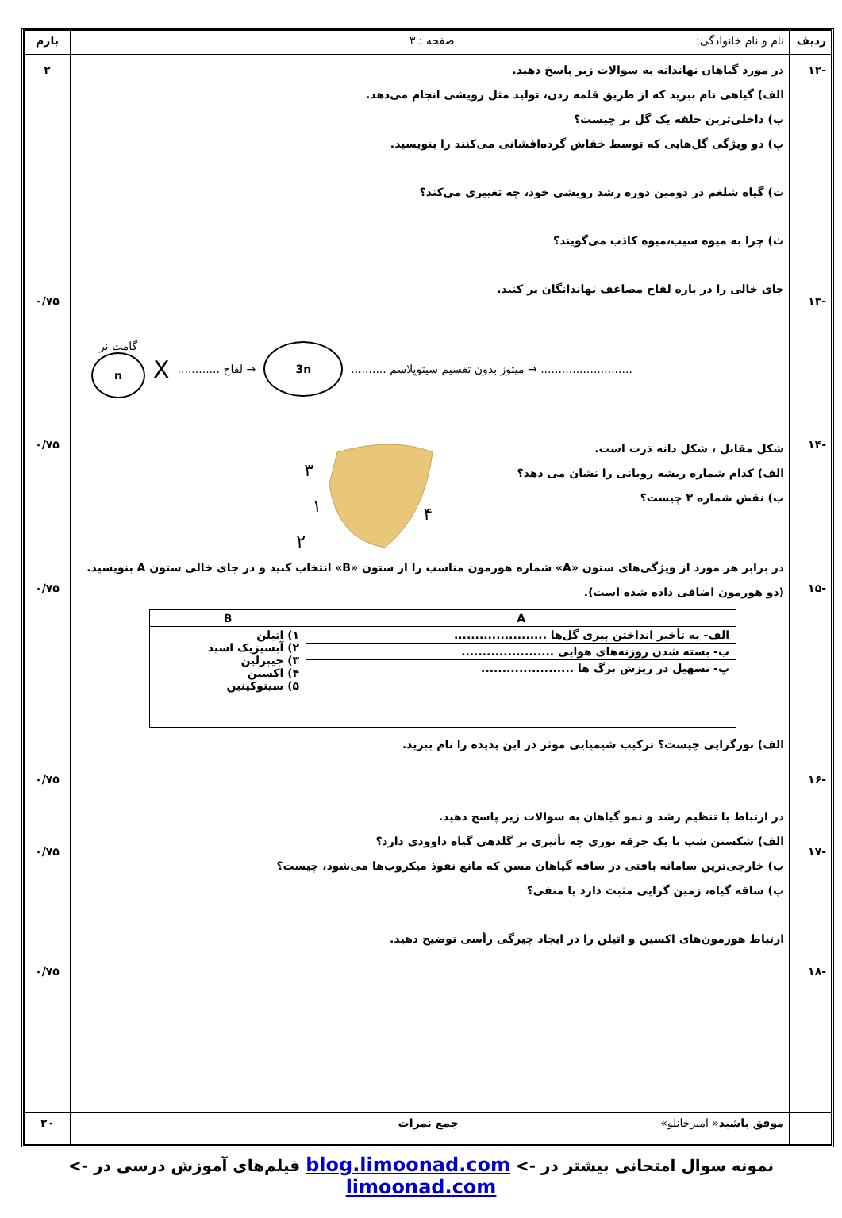| ردیف | نام و نام خانوادگی: صفحه : ۳ | بارم |
| -۱۲ -۱۳ -۱۴ -۱۵ -۱۶ -۱۷ -۱۸ | در مورد گیاهان نهاندانه به سوالات زیر پاسخ دهید. الف) گیاهی نام ببرید که از طریق قلمه زدن، تولید مثل رویشی انجام می‌دهد. ب) داخلی‌ترین حلقه یک گل نر چیست؟ پ) دو ویژگی گل‌هایی که توسط خفاش گرده‌افشانی می‌کنند را بنویسید. ت) گیاه شلغم در دومین دوره رشد رویشی خود، چه تغییری می‌کند؟ ث) چرا به میوه سیب،میوه کاذب می‌گویند؟ جای خالی را در باره لقاح مضاعف نهاندانگان پر کنید. گامت نر n X ............ لقاح → 3n .......... میتوز بدون تقسیم سیتوپلاسم → .......................... شکل مقابل ، شکل دانه ذرت است. الف) کدام شماره ریشه رویانی را نشان می دهد؟ ب) نقش شماره ۳ چیست؟ ۳ ۱ ۲ ۴ در برابر هر مورد از ویژگی‌های ستون «A» شماره هورمون مناسب را از ستون «B» انتخاب کنید و در جای خالی ستون A بنویسید. (دو هورمون اضافی داده شده است). / A / B / / --- / --- / / الف- به تأخیر انداختن پیری گل‌ها ...................... / ۱) اتیلن ۲) آبسیزیک اسید ۳) جیبرلین ۴) اکسین ۵) سیتوکینین / / ب- بسته شدن روزنه‌های هوایی ...................... / / / پ- تسهیل در ریزش برگ ها ...................... / / الف) نورگرایی چیست؟ ترکیب شیمیایی موثر در این پدیده را نام ببرید. در ارتباط با تنظیم رشد و نمو گیاهان به سوالات زیر پاسخ دهید. الف) شکستن شب با یک جرقه نوری چه تأثیری بر گلدهی گیاه داوودی دارد؟ ب) خارجی‌ترین سامانه بافتی در ساقه گیاهان مسن که مانع نفوذ میکروب‌ها می‌شود، چیست؟ پ) ساقه گیاه، زمین گرایی مثبت دارد یا منفی؟ ارتباط هورمون‌های اکسین و اتیلن را در ایجاد چیرگی رأسی توضیح دهید. | ۲ ۰/۷۵ ۰/۷۵ ۰/۷۵ ۰/۷۵ ۰/۷۵ ۰/۷۵ |
| | موفق باشید « امیرخانلو» جمع نمرات | ۲۰ |
نمونه سوال امتحانی بیشتر در -> blog.limoonad.com فیلم‌های آموزش درسی در -> limoonad.com